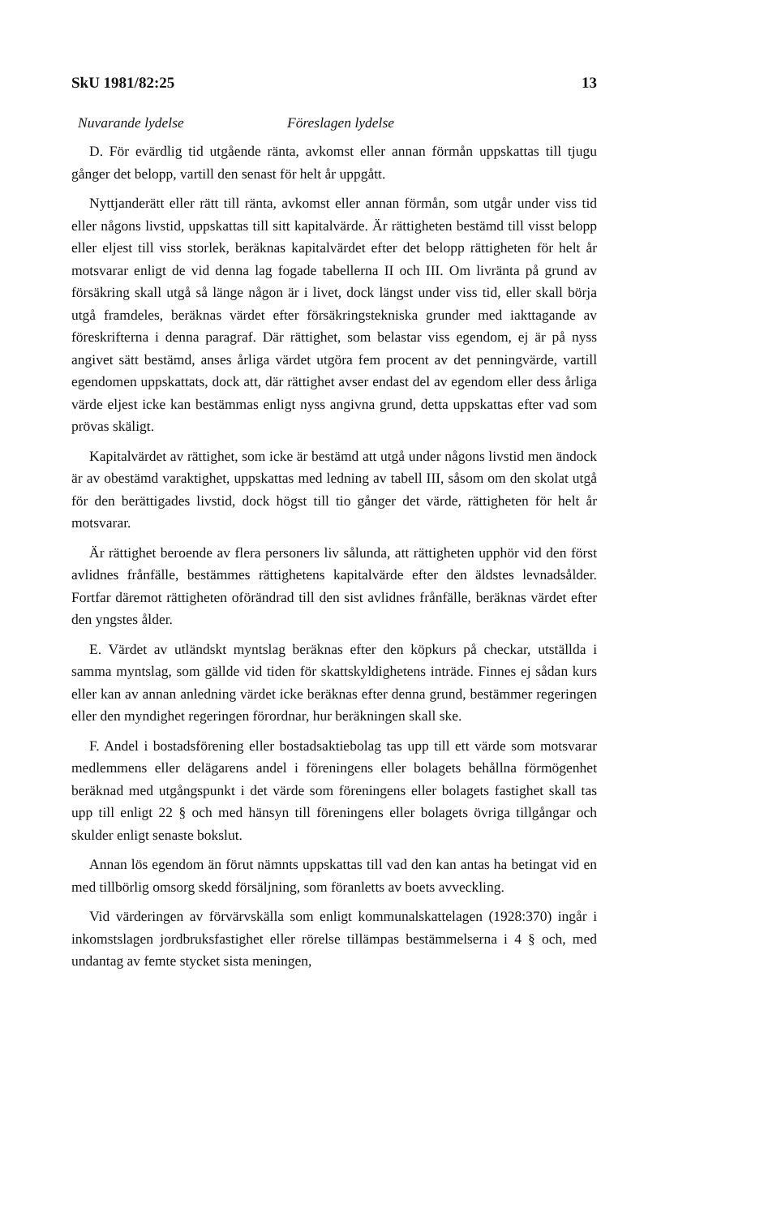SkU 1981/82:25 13
Nuvarande lydelse Föreslagen lydelse
D. För evärdlig tid utgående ränta, avkomst eller annan förmån uppskattas till tjugu gånger det belopp, vartill den senast för helt år uppgått.
Nyttjanderätt eller rätt till ränta, avkomst eller annan förmån, som utgår under viss tid eller någons livstid, uppskattas till sitt kapitalvärde. Är rättigheten bestämd till visst belopp eller eljest till viss storlek, beräknas kapitalvärdet efter det belopp rättigheten för helt år motsvarar enligt de vid denna lag fogade tabellerna II och III. Om livränta på grund av försäkring skall utgå så länge någon är i livet, dock längst under viss tid, eller skall börja utgå framdeles, beräknas värdet efter försäkringstekniska grunder med iakttagande av föreskrifterna i denna paragraf. Där rättighet, som belastar viss egendom, ej är på nyss angivet sätt bestämd, anses årliga värdet utgöra fem procent av det penningvärde, vartill egendomen uppskattats, dock att, där rättighet avser endast del av egendom eller dess årliga värde eljest icke kan bestämmas enligt nyss angivna grund, detta uppskattas efter vad som prövas skäligt.
Kapitalvärdet av rättighet, som icke är bestämd att utgå under någons livstid men ändock är av obestämd varaktighet, uppskattas med ledning av tabell III, såsom om den skolat utgå för den berättigades livstid, dock högst till tio gånger det värde, rättigheten för helt år motsvarar.
Är rättighet beroende av flera personers liv sålunda, att rättigheten upphör vid den först avlidnes frånfälle, bestämmes rättighetens kapitalvärde efter den äldstes levnadsålder. Fortfar däremot rättigheten oförändrad till den sist avlidnes frånfälle, beräknas värdet efter den yngstes ålder.
E. Värdet av utländskt myntslag beräknas efter den köpkurs på checkar, utställda i samma myntslag, som gällde vid tiden för skattskyldighetens inträde. Finnes ej sådan kurs eller kan av annan anledning värdet icke beräknas efter denna grund, bestämmer regeringen eller den myndighet regeringen förordnar, hur beräkningen skall ske.
F. Andel i bostadsförening eller bostadsaktiebolag tas upp till ett värde som motsvarar medlemmens eller delägarens andel i föreningens eller bolagets behållna förmögenhet beräknad med utgångspunkt i det värde som föreningens eller bolagets fastighet skall tas upp till enligt 22 § och med hänsyn till föreningens eller bolagets övriga tillgångar och skulder enligt senaste bokslut.
Annan lös egendom än förut nämnts uppskattas till vad den kan antas ha betingat vid en med tillbörlig omsorg skedd försäljning, som föranletts av boets avveckling.
Vid värderingen av förvärvskälla som enligt kommunalskattelagen (1928:370) ingår i inkomstslagen jordbruksfastighet eller rörelse tillämpas bestämmelserna i 4 § och, med undantag av femte stycket sista meningen,